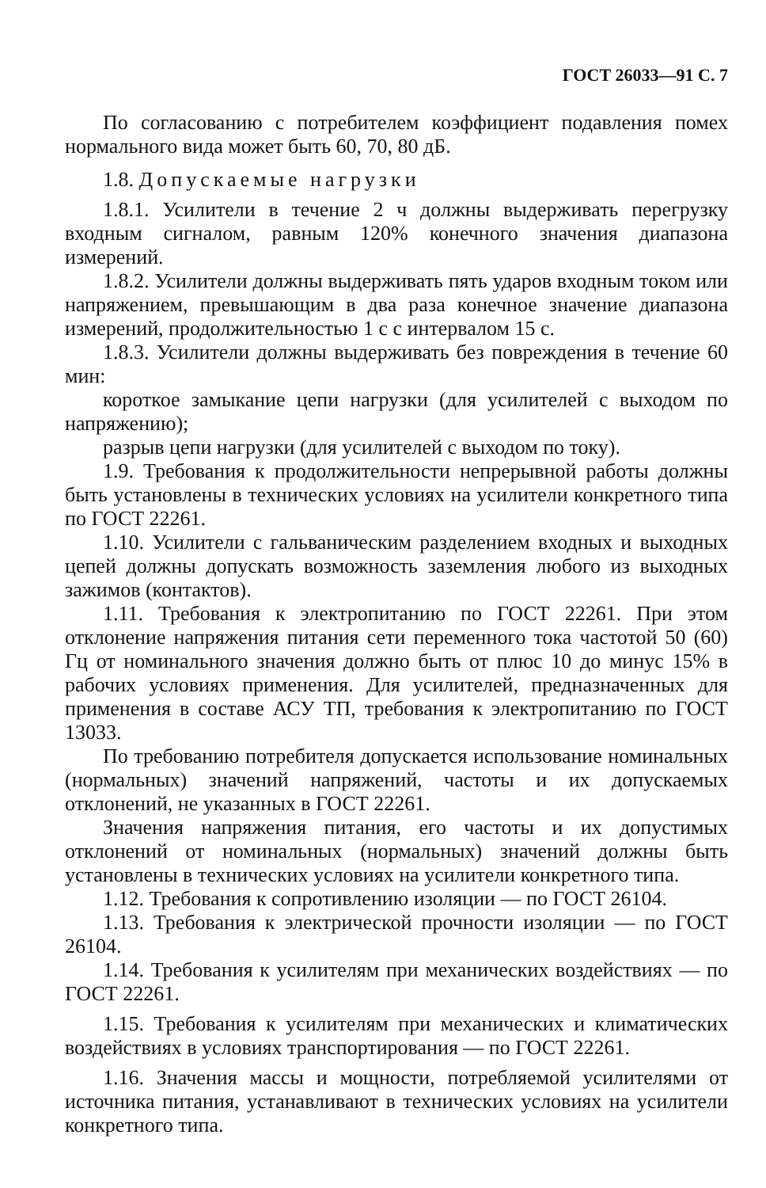ГОСТ 26033—91 С. 7
По согласованию с потребителем коэффициент подавления помех нормального вида может быть 60, 70, 80 дБ.
1.8. Допускаемые нагрузки
1.8.1. Усилители в течение 2 ч должны выдерживать перегрузку входным сигналом, равным 120% конечного значения диапазона измерений.
1.8.2. Усилители должны выдерживать пять ударов входным током или напряжением, превышающим в два раза конечное значение диапазона измерений, продолжительностью 1 с с интервалом 15 с.
1.8.3. Усилители должны выдерживать без повреждения в течение 60 мин:
короткое замыкание цепи нагрузки (для усилителей с выходом по напряжению);
разрыв цепи нагрузки (для усилителей с выходом по току).
1.9. Требования к продолжительности непрерывной работы должны быть установлены в технических условиях на усилители конкретного типа по ГОСТ 22261.
1.10. Усилители с гальваническим разделением входных и выходных цепей должны допускать возможность заземления любого из выходных зажимов (контактов).
1.11. Требования к электропитанию по ГОСТ 22261. При этом отклонение напряжения питания сети переменного тока частотой 50 (60) Гц от номинального значения должно быть от плюс 10 до минус 15% в рабочих условиях применения. Для усилителей, предназначенных для применения в составе АСУ ТП, требования к электропитанию по ГОСТ 13033.
По требованию потребителя допускается использование номинальных (нормальных) значений напряжений, частоты и их допускаемых отклонений, не указанных в ГОСТ 22261.
Значения напряжения питания, его частоты и их допустимых отклонений от номинальных (нормальных) значений должны быть установлены в технических условиях на усилители конкретного типа.
1.12. Требования к сопротивлению изоляции — по ГОСТ 26104.
1.13. Требования к электрической прочности изоляции — по ГОСТ 26104.
1.14. Требования к усилителям при механических воздействиях — по ГОСТ 22261.
1.15. Требования к усилителям при механических и климатических воздействиях в условиях транспортирования — по ГОСТ 22261.
1.16. Значения массы и мощности, потребляемой усилителями от источника питания, устанавливают в технических условиях на усилители конкретного типа.